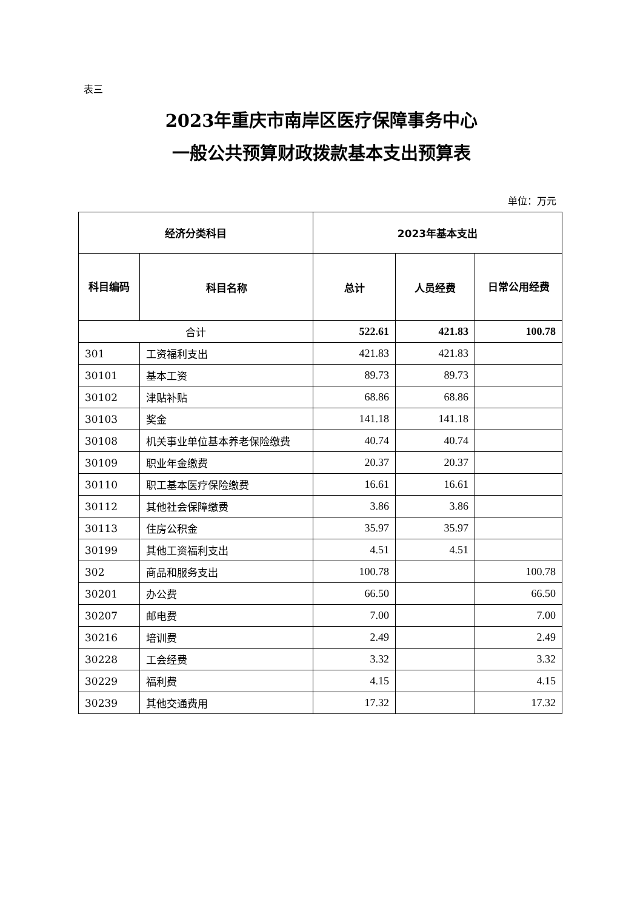表三
2023年重庆市南岸区医疗保障事务中心
一般公共预算财政拨款基本支出预算表
单位：万元
| 经济分类科目 | | 2023年基本支出 | | |
| --- | --- | --- | --- | --- |
| 科目编码 | 科目名称 | 总计 | 人员经费 | 日常公用经费 |
| 合计 | | 522.61 | 421.83 | 100.78 |
| 301 | 工资福利支出 | 421.83 | 421.83 | |
| 30101 | 基本工资 | 89.73 | 89.73 | |
| 30102 | 津贴补贴 | 68.86 | 68.86 | |
| 30103 | 奖金 | 141.18 | 141.18 | |
| 30108 | 机关事业单位基本养老保险缴费 | 40.74 | 40.74 | |
| 30109 | 职业年金缴费 | 20.37 | 20.37 | |
| 30110 | 职工基本医疗保险缴费 | 16.61 | 16.61 | |
| 30112 | 其他社会保障缴费 | 3.86 | 3.86 | |
| 30113 | 住房公积金 | 35.97 | 35.97 | |
| 30199 | 其他工资福利支出 | 4.51 | 4.51 | |
| 302 | 商品和服务支出 | 100.78 | | 100.78 |
| 30201 | 办公费 | 66.50 | | 66.50 |
| 30207 | 邮电费 | 7.00 | | 7.00 |
| 30216 | 培训费 | 2.49 | | 2.49 |
| 30228 | 工会经费 | 3.32 | | 3.32 |
| 30229 | 福利费 | 4.15 | | 4.15 |
| 30239 | 其他交通费用 | 17.32 | | 17.32 |